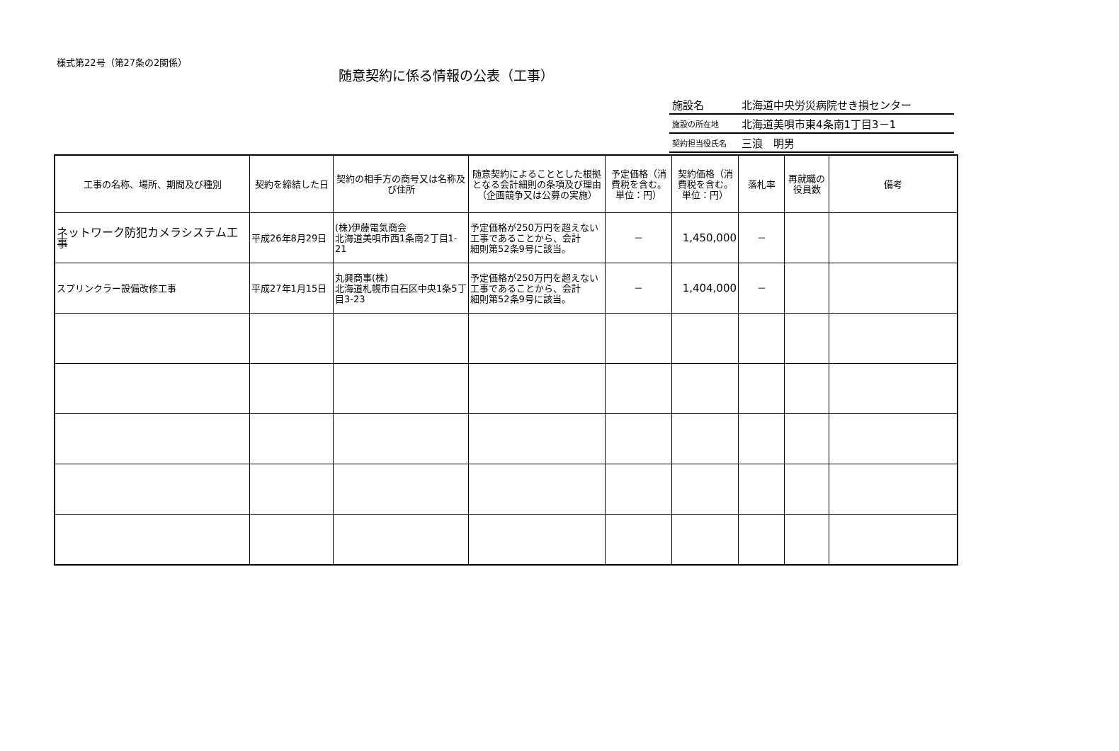様式第22号（第27条の2関係）
随意契約に係る情報の公表（工事）
| 施設名 | 北海道中央労災病院せき損センター |
| 施設の所在地 | 北海道美唄市東4条南1丁目3－1 |
| 契約担当役氏名 | 三浪 明男 |
| 工事の名称、場所、期間及び種別 | 契約を締結した日 | 契約の相手方の商号又は名称及び住所 | 随意契約によることとした根拠となる会計細則の条項及び理由（企画競争又は公募の実施） | 予定価格（消費税を含む。単位：円） | 契約価格（消費税を含む。単位：円） | 落札率 | 再就職の役員数 | 備考 |
| --- | --- | --- | --- | --- | --- | --- | --- | --- |
| ネットワーク防犯カメラシステム工事 | 平成26年8月29日 | (株)伊藤電気商会 北海道美唄市西1条南2丁目1-21 | 予定価格が250万円を超えない工事であることから、会計 細則第52条9号に該当。 | － | 1,450,000 | － | | |
| スプリンクラー設備改修工事 | 平成27年1月15日 | 丸興商事(株) 北海道札幌市白石区中央1条5丁目3-23 | 予定価格が250万円を超えない工事であることから、会計 細則第52条9号に該当。 | － | 1,404,000 | － | | |